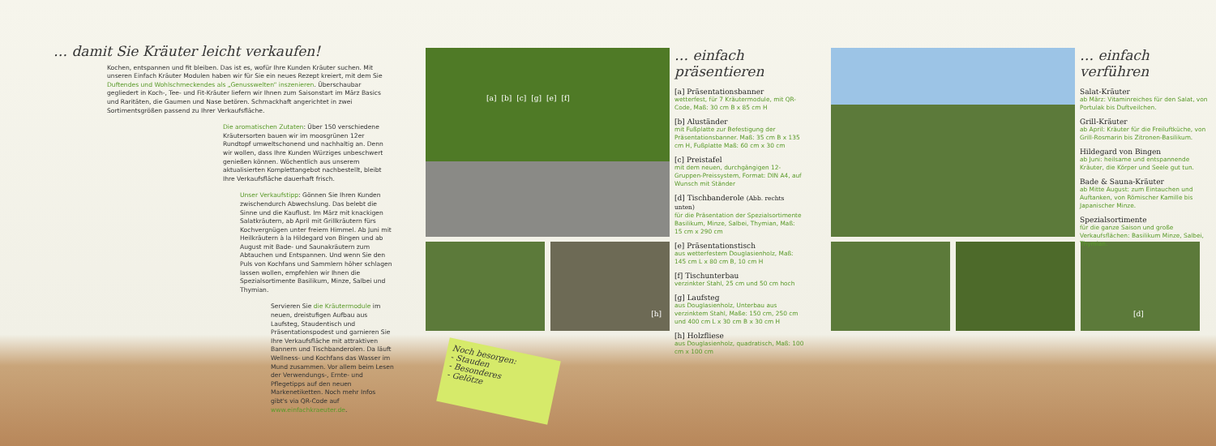… damit Sie Kräuter leicht verkaufen!
Kochen, entspannen und fit bleiben. Das ist es, wofür Ihre Kunden Kräuter suchen. Mit unseren Einfach Kräuter Modulen haben wir für Sie ein neues Rezept kreiert, mit dem Sie Duftendes und Wohlschmeckendes als „Genusswelten“ inszenieren. Überschaubar gegliedert in Koch-, Tee- und Fit-Kräuter liefern wir Ihnen zum Saisonstart im März Basics und Raritäten, die Gaumen und Nase betören. Schmackhaft angerichtet in zwei Sortimentsgrößen passend zu Ihrer Verkaufsfläche.
Die aromatischen Zutaten: Über 150 verschiedene Kräutersorten bauen wir im moosgrünen 12er Rundtopf umweltschonend und nachhaltig an. Denn wir wollen, dass Ihre Kunden Würziges unbeschwert genießen können. Wöchentlich aus unserem aktualisierten Komplettangebot nachbestellt, bleibt Ihre Verkaufsfläche dauerhaft frisch.
Unser Verkaufstipp: Gönnen Sie Ihren Kunden zwischendurch Abwechslung. Das belebt die Sinne und die Kaufl​ust. Im März mit knackigen Salatkräutern, ab April mit Grillkräutern fürs Kochvergnügen unter freiem Himmel. Ab Juni mit Heilkräutern à la Hildegard von Bingen und ab August mit Bade- und Saunakräutern zum Abtauchen und Entspannen. Und wenn Sie den Puls von Kochfans und Sammlern höher schlagen lassen wollen, empfehlen wir Ihnen die Spezialsortimente Basilikum, Minze, Salbei und Thymian.
Servieren Sie die Kräutermodule im neuen, dreistufigen Aufbau aus Laufsteg, Staudentisch und Präsentationspodest und garnieren Sie Ihre Verkaufsfläche mit attraktiven Bannern und Tischbanderolen. Da läuft Wellness- und Kochfans das Wasser im Mund zusammen. Vor allem beim Lesen der Verwendungs-, Ernte- und Pflegetipps auf den neuen Markenetiketten. Noch mehr Infos gibt's via QR-Code auf www.einfachkraeuter.de.
[a] [b] [c] [g] [e] [f]
[h]
… einfach präsentieren
[a] Präsentationsbanner
wetterfest, für 7 Kräutermodule, mit QR-Code, Maß: 30 cm B x 85 cm H
[b] Aluständer
mit Fußplatte zur Befestigung der Präsentationsbanner. Maß: 35 cm B x 135 cm H, Fußplatte Maß: 60 cm x 30 cm
[c] Preistafel
mit dem neuen, durchgängigen 12-Gruppen-Preissystem, Format: DIN A4, auf Wunsch mit Ständer
[d] Tischbanderole (Abb. rechts unten)
für die Präsentation der Spezialsortimente Basilikum, Minze, Salbei, Thymian, Maß: 15 cm x 290 cm
[e] Präsentationstisch
aus wetterfestem Douglasienholz, Maß: 145 cm L x 80 cm B, 10 cm H
[f] Tischunterbau
verzinkter Stahl, 25 cm und 50 cm hoch
[g] Laufsteg
aus Douglasienholz, Unterbau aus verzinktem Stahl, Maße: 150 cm, 250 cm und 400 cm L x 30 cm B x 30 cm H
[h] Holzfliese
aus Douglasienholz, quadratisch, Maß: 100 cm x 100 cm
[d]
… einfach verführen
Salat-Kräuter
ab März: Vitaminreiches für den Salat, von Portulak bis Duftveilchen.
Grill-Kräuter
ab April: Kräuter für die Freiluftküche, von Grill-Rosmarin bis Zitronen-Basilikum.
Hildegard von Bingen
ab Juni: heilsame und entspannende Kräuter, die Körper und Seele gut tun.
Bade & Sauna-Kräuter
ab Mitte August: zum Eintauchen und Auftanken, von Römischer Kamille bis Japanischer Minze.
Spezialsortimente
für die ganze Saison und große Verkaufsflächen: Basilikum Minze, Salbei, Thymian.
Noch besorgen:
- Stauden
- Besonderes
- Gelötze